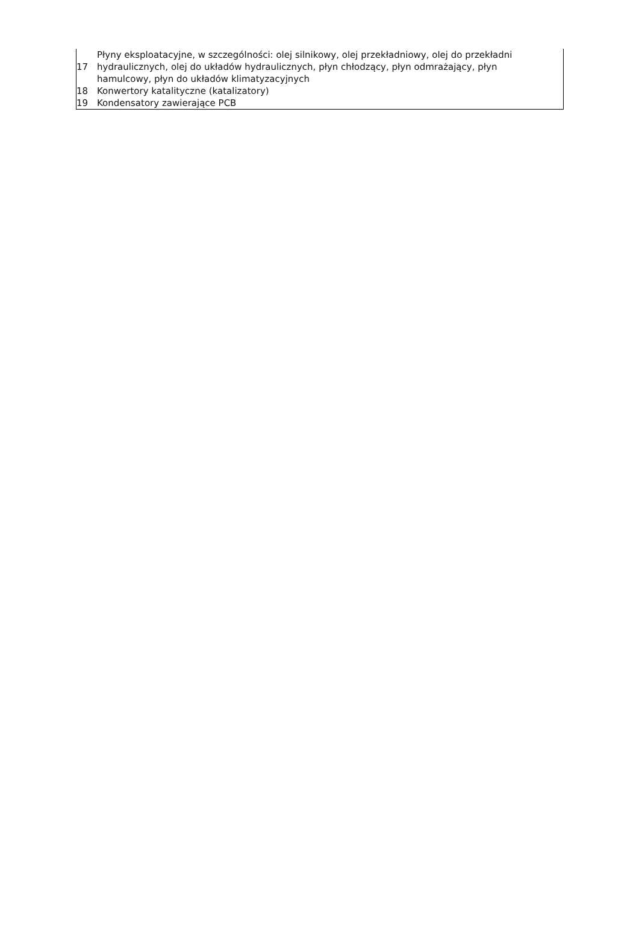| 17 | Płyny eksploatacyjne, w szczególności: olej silnikowy, olej przekładniowy, olej do przekładni hydraulicznych, olej do układów hydraulicznych, płyn chłodzący, płyn odmrażający, płyn hamulcowy, płyn do układów klimatyzacyjnych |
| 18 | Konwertory katalityczne (katalizatory) |
| 19 | Kondensatory zawierające PCB |